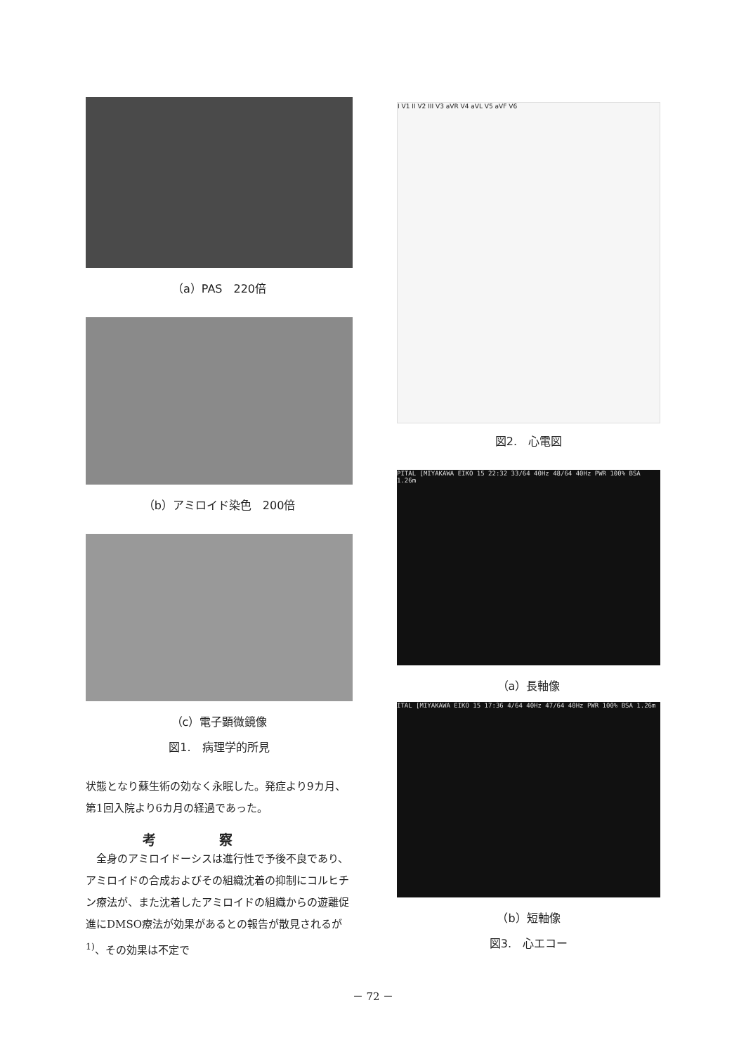（a）PAS　220倍
（b）アミロイド染色　200倍
（c）電子顕微鏡像
図1.　病理学的所見
状態となり蘇生術の効なく永眠した。発症より9カ月、第1回入院より6カ月の経過であった。
考察
　全身のアミロイドーシスは進行性で予後不良であり、アミロイドの合成およびその組織沈着の抑制にコルヒチン療法が、また沈着したアミロイドの組織からの遊離促進にDMSO療法が効果があるとの報告が散見されるが<sup>1)</sup>、その効果は不定で
I V1 II V2 III V3 aVR V4 aVL V5 aVF V6
図2.　心電図
PITAL [MIYAKAWA EIKO 15 22:32 33/64 40Hz 48/64 40Hz PWR 100% BSA 1.26m
（a）長軸像
ITAL [MIYAKAWA EIKO 15 17:36 4/64 40Hz 47/64 40Hz PWR 100% BSA 1.26m
（b）短軸像
図3.　心エコー
－ 72 －